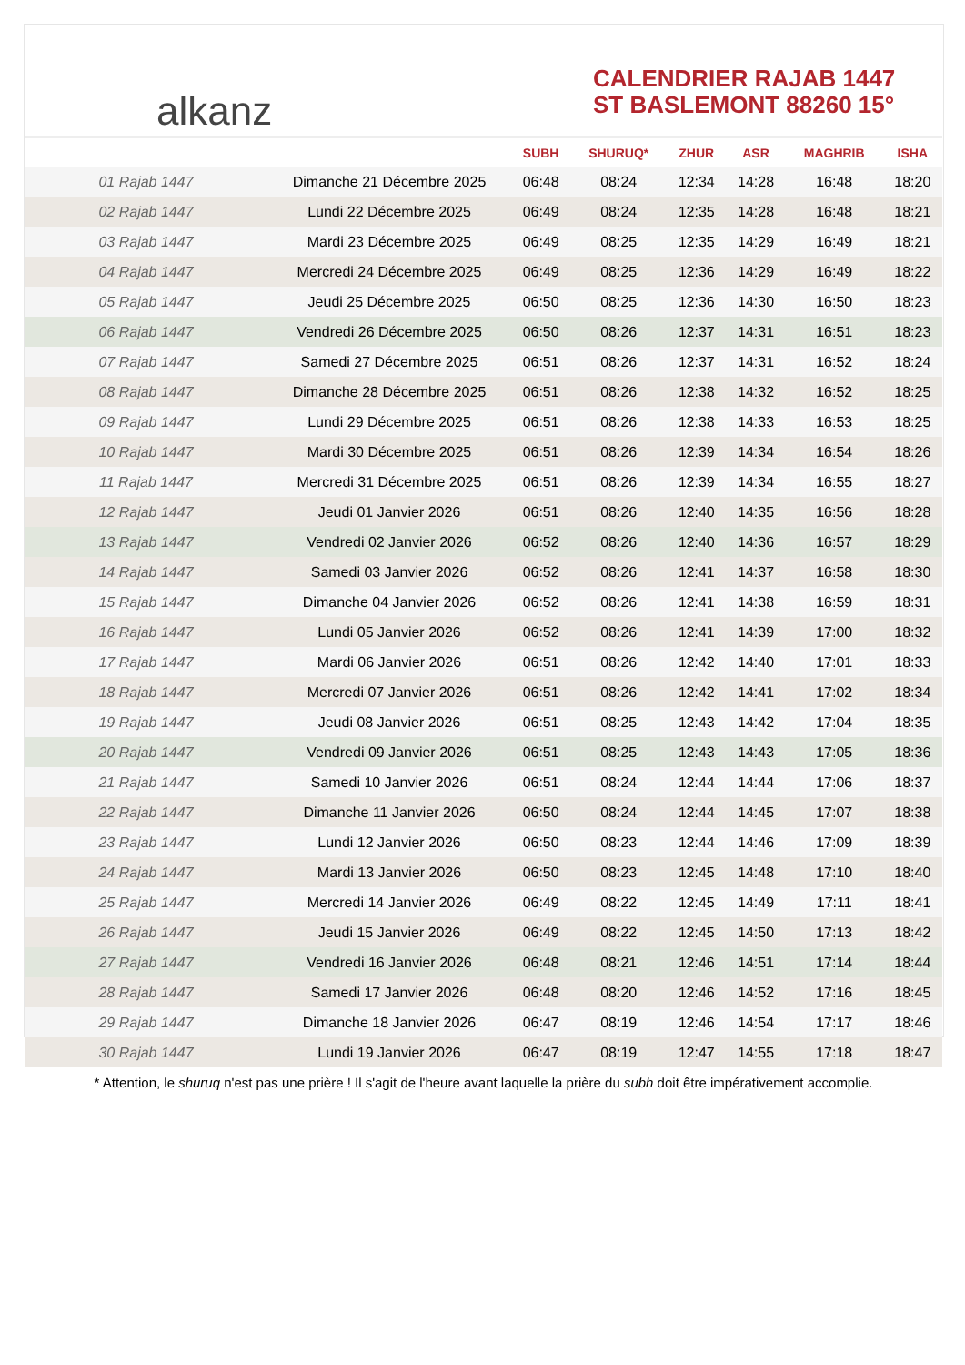alkanz
CALENDRIER RAJAB 1447
ST BASLEMONT 88260 15°
| | | SUBH | SHURUQ* | ZHUR | ASR | MAGHRIB | ISHA |
| --- | --- | --- | --- | --- | --- | --- | --- |
| 01 Rajab 1447 | Dimanche 21 Décembre 2025 | 06:48 | 08:24 | 12:34 | 14:28 | 16:48 | 18:20 |
| 02 Rajab 1447 | Lundi 22 Décembre 2025 | 06:49 | 08:24 | 12:35 | 14:28 | 16:48 | 18:21 |
| 03 Rajab 1447 | Mardi 23 Décembre 2025 | 06:49 | 08:25 | 12:35 | 14:29 | 16:49 | 18:21 |
| 04 Rajab 1447 | Mercredi 24 Décembre 2025 | 06:49 | 08:25 | 12:36 | 14:29 | 16:49 | 18:22 |
| 05 Rajab 1447 | Jeudi 25 Décembre 2025 | 06:50 | 08:25 | 12:36 | 14:30 | 16:50 | 18:23 |
| 06 Rajab 1447 | Vendredi 26 Décembre 2025 | 06:50 | 08:26 | 12:37 | 14:31 | 16:51 | 18:23 |
| 07 Rajab 1447 | Samedi 27 Décembre 2025 | 06:51 | 08:26 | 12:37 | 14:31 | 16:52 | 18:24 |
| 08 Rajab 1447 | Dimanche 28 Décembre 2025 | 06:51 | 08:26 | 12:38 | 14:32 | 16:52 | 18:25 |
| 09 Rajab 1447 | Lundi 29 Décembre 2025 | 06:51 | 08:26 | 12:38 | 14:33 | 16:53 | 18:25 |
| 10 Rajab 1447 | Mardi 30 Décembre 2025 | 06:51 | 08:26 | 12:39 | 14:34 | 16:54 | 18:26 |
| 11 Rajab 1447 | Mercredi 31 Décembre 2025 | 06:51 | 08:26 | 12:39 | 14:34 | 16:55 | 18:27 |
| 12 Rajab 1447 | Jeudi 01 Janvier 2026 | 06:51 | 08:26 | 12:40 | 14:35 | 16:56 | 18:28 |
| 13 Rajab 1447 | Vendredi 02 Janvier 2026 | 06:52 | 08:26 | 12:40 | 14:36 | 16:57 | 18:29 |
| 14 Rajab 1447 | Samedi 03 Janvier 2026 | 06:52 | 08:26 | 12:41 | 14:37 | 16:58 | 18:30 |
| 15 Rajab 1447 | Dimanche 04 Janvier 2026 | 06:52 | 08:26 | 12:41 | 14:38 | 16:59 | 18:31 |
| 16 Rajab 1447 | Lundi 05 Janvier 2026 | 06:52 | 08:26 | 12:41 | 14:39 | 17:00 | 18:32 |
| 17 Rajab 1447 | Mardi 06 Janvier 2026 | 06:51 | 08:26 | 12:42 | 14:40 | 17:01 | 18:33 |
| 18 Rajab 1447 | Mercredi 07 Janvier 2026 | 06:51 | 08:26 | 12:42 | 14:41 | 17:02 | 18:34 |
| 19 Rajab 1447 | Jeudi 08 Janvier 2026 | 06:51 | 08:25 | 12:43 | 14:42 | 17:04 | 18:35 |
| 20 Rajab 1447 | Vendredi 09 Janvier 2026 | 06:51 | 08:25 | 12:43 | 14:43 | 17:05 | 18:36 |
| 21 Rajab 1447 | Samedi 10 Janvier 2026 | 06:51 | 08:24 | 12:44 | 14:44 | 17:06 | 18:37 |
| 22 Rajab 1447 | Dimanche 11 Janvier 2026 | 06:50 | 08:24 | 12:44 | 14:45 | 17:07 | 18:38 |
| 23 Rajab 1447 | Lundi 12 Janvier 2026 | 06:50 | 08:23 | 12:44 | 14:46 | 17:09 | 18:39 |
| 24 Rajab 1447 | Mardi 13 Janvier 2026 | 06:50 | 08:23 | 12:45 | 14:48 | 17:10 | 18:40 |
| 25 Rajab 1447 | Mercredi 14 Janvier 2026 | 06:49 | 08:22 | 12:45 | 14:49 | 17:11 | 18:41 |
| 26 Rajab 1447 | Jeudi 15 Janvier 2026 | 06:49 | 08:22 | 12:45 | 14:50 | 17:13 | 18:42 |
| 27 Rajab 1447 | Vendredi 16 Janvier 2026 | 06:48 | 08:21 | 12:46 | 14:51 | 17:14 | 18:44 |
| 28 Rajab 1447 | Samedi 17 Janvier 2026 | 06:48 | 08:20 | 12:46 | 14:52 | 17:16 | 18:45 |
| 29 Rajab 1447 | Dimanche 18 Janvier 2026 | 06:47 | 08:19 | 12:46 | 14:54 | 17:17 | 18:46 |
| 30 Rajab 1447 | Lundi 19 Janvier 2026 | 06:47 | 08:19 | 12:47 | 14:55 | 17:18 | 18:47 |
* Attention, le shuruq n'est pas une prière ! Il s'agit de l'heure avant laquelle la prière du subh doit être impérativement accomplie.